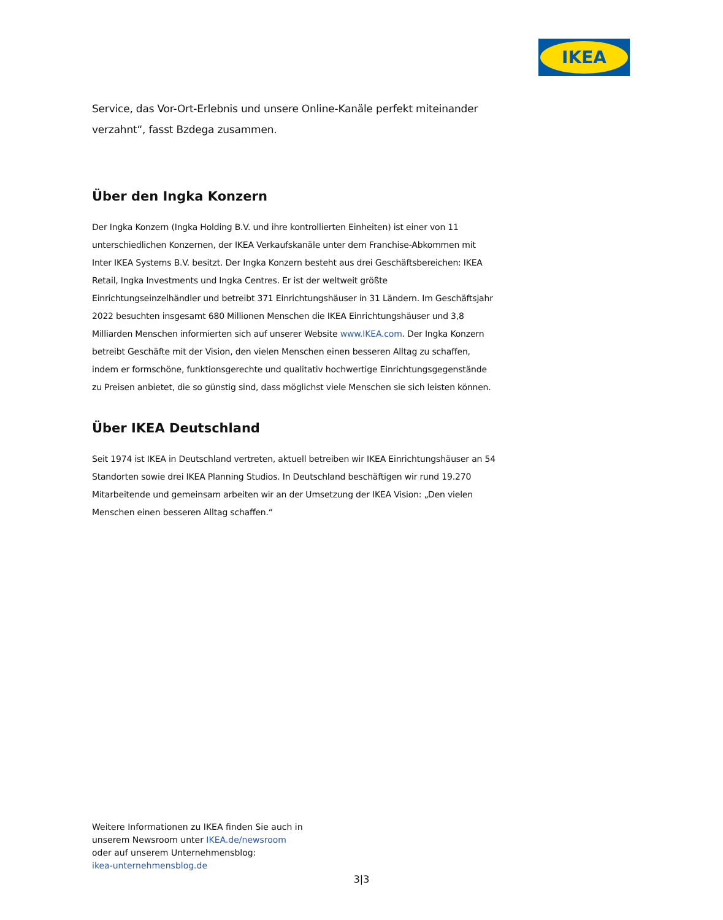IKEA
Service, das Vor-Ort-Erlebnis und unsere Online-Kanäle perfekt miteinander verzahnt“, fasst Bzdega zusammen.
Über den Ingka Konzern
Der Ingka Konzern (Ingka Holding B.V. und ihre kontrollierten Einheiten) ist einer von 11 unterschiedlichen Konzernen, der IKEA Verkaufskanäle unter dem Franchise-Abkommen mit Inter IKEA Systems B.V. besitzt. Der Ingka Konzern besteht aus drei Geschäftsbereichen: IKEA Retail, Ingka Investments und Ingka Centres. Er ist der weltweit größte Einrichtungseinzelhändler und betreibt 371 Einrichtungshäuser in 31 Ländern. Im Geschäftsjahr 2022 besuchten insgesamt 680 Millionen Menschen die IKEA Einrichtungshäuser und 3,8 Milliarden Menschen informierten sich auf unserer Website www.IKEA.com. Der Ingka Konzern betreibt Geschäfte mit der Vision, den vielen Menschen einen besseren Alltag zu schaffen, indem er formschöne, funktionsgerechte und qualitativ hochwertige Einrichtungsgegenstände zu Preisen anbietet, die so günstig sind, dass möglichst viele Menschen sie sich leisten können.
Über IKEA Deutschland
Seit 1974 ist IKEA in Deutschland vertreten, aktuell betreiben wir IKEA Einrichtungshäuser an 54 Standorten sowie drei IKEA Planning Studios. In Deutschland beschäftigen wir rund 19.270 Mitarbeitende und gemeinsam arbeiten wir an der Umsetzung der IKEA Vision: „Den vielen Menschen einen besseren Alltag schaffen.“
Weitere Informationen zu IKEA finden Sie auch in
unserem Newsroom unter IKEA.de/newsroom
oder auf unserem Unternehmensblog:
ikea-unternehmensblog.de
3|3